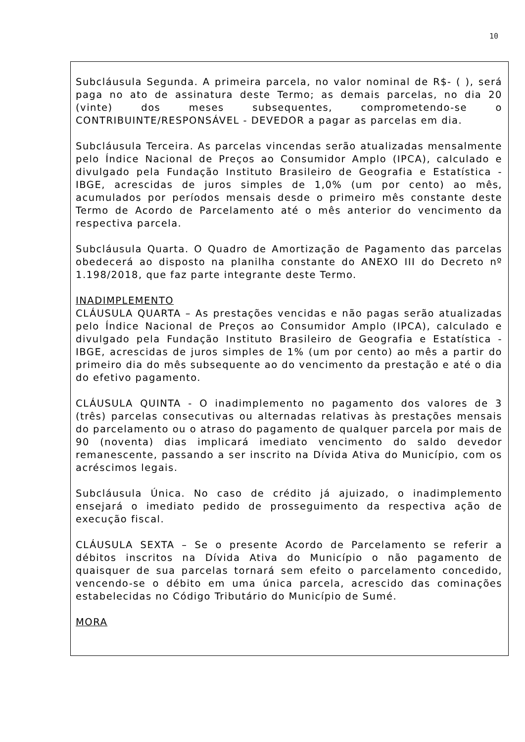10
Subcláusula Segunda. A primeira parcela, no valor nominal de R$- ( ), será paga no ato de assinatura deste Termo; as demais parcelas, no dia 20 (vinte) dos meses subsequentes, comprometendo-se o CONTRIBUINTE/RESPONSÁVEL - DEVEDOR a pagar as parcelas em dia.
Subcláusula Terceira. As parcelas vincendas serão atualizadas mensalmente pelo Índice Nacional de Preços ao Consumidor Amplo (IPCA), calculado e divulgado pela Fundação Instituto Brasileiro de Geografia e Estatística - IBGE, acrescidas de juros simples de 1,0% (um por cento) ao mês, acumulados por períodos mensais desde o primeiro mês constante deste Termo de Acordo de Parcelamento até o mês anterior do vencimento da respectiva parcela.
Subcláusula Quarta. O Quadro de Amortização de Pagamento das parcelas obedecerá ao disposto na planilha constante do ANEXO III do Decreto nº 1.198/2018, que faz parte integrante deste Termo.
INADIMPLEMENTO
CLÁUSULA QUARTA – As prestações vencidas e não pagas serão atualizadas pelo Índice Nacional de Preços ao Consumidor Amplo (IPCA), calculado e divulgado pela Fundação Instituto Brasileiro de Geografia e Estatística - IBGE, acrescidas de juros simples de 1% (um por cento) ao mês a partir do primeiro dia do mês subsequente ao do vencimento da prestação e até o dia do efetivo pagamento.
CLÁUSULA QUINTA - O inadimplemento no pagamento dos valores de 3 (três) parcelas consecutivas ou alternadas relativas às prestações mensais do parcelamento ou o atraso do pagamento de qualquer parcela por mais de 90 (noventa) dias implicará imediato vencimento do saldo devedor remanescente, passando a ser inscrito na Dívida Ativa do Município, com os acréscimos legais.
Subcláusula Única. No caso de crédito já ajuizado, o inadimplemento ensejará o imediato pedido de prosseguimento da respectiva ação de execução fiscal.
CLÁUSULA SEXTA – Se o presente Acordo de Parcelamento se referir a débitos inscritos na Dívida Ativa do Município o não pagamento de quaisquer de sua parcelas tornará sem efeito o parcelamento concedido, vencendo-se o débito em uma única parcela, acrescido das cominações estabelecidas no Código Tributário do Município de Sumé.
MORA